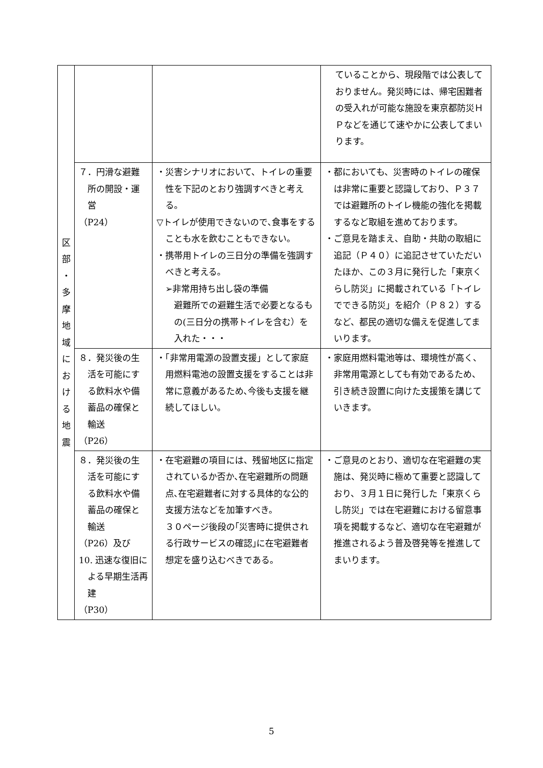| 区 部 ・ 多 摩 地 域 に お け る 地 震 | | | ていることから、現段階では公表しておりません。発災時には、帰宅困難者の受入れが可能な施設を東京都防災ＨＰなどを通じて速やかに公表してまいります。 |
| | ７．円滑な避難所の開設・運営 （P24） | ・災害シナリオにおいて、トイレの重要性を下記のとおり強調すべきと考える。 ▽トイレが使用できないので､食事をすることも水を飲むこともできない。 ・携帯用トイレの三日分の準備を強調すべきと考える。 ➢非常用持ち出し袋の準備 避難所での避難生活で必要となるもの(三日分の携帯トイレを含む）を入れた・・・ | ・都においても、災害時のトイレの確保は非常に重要と認識しており、Ｐ３７では避難所のトイレ機能の強化を掲載するなど取組を進めております。 ・ご意見を踏まえ、自助・共助の取組に追記（Ｐ４０）に追記させていただいたほか、この３月に発行した「東京くらし防災」に掲載されている「トイレでできる防災」を紹介（Ｐ８２）するなど、都民の適切な備えを促進してまいります。 |
| | ８．発災後の生活を可能にする飲料水や備蓄品の確保と輸送 （P26） | ・「非常用電源の設置支援」として家庭用燃料電池の設置支援をすることは非常に意義があるため､今後も支援を継続してほしい。 | ・家庭用燃料電池等は、環境性が高く、非常用電源としても有効であるため、引き続き設置に向けた支援策を講じていきます。 |
| | ８．発災後の生活を可能にする飲料水や備蓄品の確保と輸送 （P26）及び 10. 迅速な復旧による早期生活再建 （P30） | ・在宅避難の項目には、残留地区に指定されているか否か､在宅避難所の問題点､在宅避難者に対する具体的な公的支援方法などを加筆すべき。 ３０ページ後段の｢災害時に提供される行政サービスの確認｣に在宅避難者想定を盛り込むべきである。 | ・ご意見のとおり、適切な在宅避難の実施は、発災時に極めて重要と認識しており、３月１日に発行した「東京くらし防災」では在宅避難における留意事項を掲載するなど、適切な在宅避難が推進されるよう普及啓発等を推進してまいります。 |
5